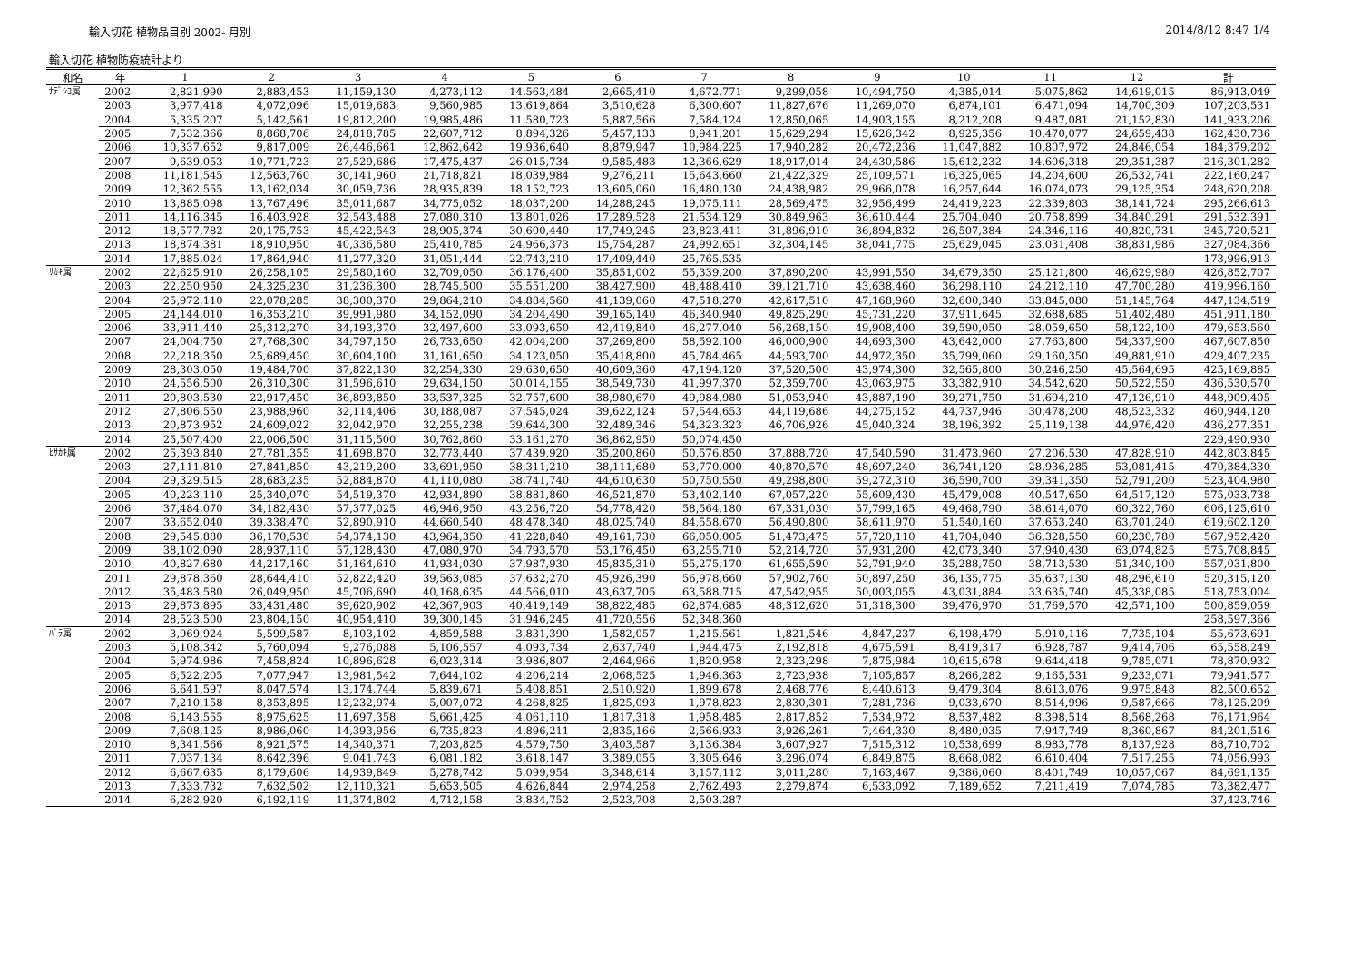輸入切花 植物品目別 2002- 月別 2014/8/12 8:47 1/4
輸入切花 植物防疫統計より
| 和名 | 年 | 1 | 2 | 3 | 4 | 5 | 6 | 7 | 8 | 9 | 10 | 11 | 12 | 計 |
| --- | --- | --- | --- | --- | --- | --- | --- | --- | --- | --- | --- | --- | --- | --- |
| ﾅﾃﾞｼｺ属 | 2002 | 2,821,990 | 2,883,453 | 11,159,130 | 4,273,112 | 14,563,484 | 2,665,410 | 4,672,771 | 9,299,058 | 10,494,750 | 4,385,014 | 5,075,862 | 14,619,015 | 86,913,049 |
| | 2003 | 3,977,418 | 4,072,096 | 15,019,683 | 9,560,985 | 13,619,864 | 3,510,628 | 6,300,607 | 11,827,676 | 11,269,070 | 6,874,101 | 6,471,094 | 14,700,309 | 107,203,531 |
| | 2004 | 5,335,207 | 5,142,561 | 19,812,200 | 19,985,486 | 11,580,723 | 5,887,566 | 7,584,124 | 12,850,065 | 14,903,155 | 8,212,208 | 9,487,081 | 21,152,830 | 141,933,206 |
| | 2005 | 7,532,366 | 8,868,706 | 24,818,785 | 22,607,712 | 8,894,326 | 5,457,133 | 8,941,201 | 15,629,294 | 15,626,342 | 8,925,356 | 10,470,077 | 24,659,438 | 162,430,736 |
| | 2006 | 10,337,652 | 9,817,009 | 26,446,661 | 12,862,642 | 19,936,640 | 8,879,947 | 10,984,225 | 17,940,282 | 20,472,236 | 11,047,882 | 10,807,972 | 24,846,054 | 184,379,202 |
| | 2007 | 9,639,053 | 10,771,723 | 27,529,686 | 17,475,437 | 26,015,734 | 9,585,483 | 12,366,629 | 18,917,014 | 24,430,586 | 15,612,232 | 14,606,318 | 29,351,387 | 216,301,282 |
| | 2008 | 11,181,545 | 12,563,760 | 30,141,960 | 21,718,821 | 18,039,984 | 9,276,211 | 15,643,660 | 21,422,329 | 25,109,571 | 16,325,065 | 14,204,600 | 26,532,741 | 222,160,247 |
| | 2009 | 12,362,555 | 13,162,034 | 30,059,736 | 28,935,839 | 18,152,723 | 13,605,060 | 16,480,130 | 24,438,982 | 29,966,078 | 16,257,644 | 16,074,073 | 29,125,354 | 248,620,208 |
| | 2010 | 13,885,098 | 13,767,496 | 35,011,687 | 34,775,052 | 18,037,200 | 14,288,245 | 19,075,111 | 28,569,475 | 32,956,499 | 24,419,223 | 22,339,803 | 38,141,724 | 295,266,613 |
| | 2011 | 14,116,345 | 16,403,928 | 32,543,488 | 27,080,310 | 13,801,026 | 17,289,528 | 21,534,129 | 30,849,963 | 36,610,444 | 25,704,040 | 20,758,899 | 34,840,291 | 291,532,391 |
| | 2012 | 18,577,782 | 20,175,753 | 45,422,543 | 28,905,374 | 30,600,440 | 17,749,245 | 23,823,411 | 31,896,910 | 36,894,832 | 26,507,384 | 24,346,116 | 40,820,731 | 345,720,521 |
| | 2013 | 18,874,381 | 18,910,950 | 40,336,580 | 25,410,785 | 24,966,373 | 15,754,287 | 24,992,651 | 32,304,145 | 38,041,775 | 25,629,045 | 23,031,408 | 38,831,986 | 327,084,366 |
| | 2014 | 17,885,024 | 17,864,940 | 41,277,320 | 31,051,444 | 22,743,210 | 17,409,440 | 25,765,535 | | | | | | 173,996,913 |
| ｻｶｷ属 | 2002 | 22,625,910 | 26,258,105 | 29,580,160 | 32,709,050 | 36,176,400 | 35,851,002 | 55,339,200 | 37,890,200 | 43,991,550 | 34,679,350 | 25,121,800 | 46,629,980 | 426,852,707 |
| | 2003 | 22,250,950 | 24,325,230 | 31,236,300 | 28,745,500 | 35,551,200 | 38,427,900 | 48,488,410 | 39,121,710 | 43,638,460 | 36,298,110 | 24,212,110 | 47,700,280 | 419,996,160 |
| | 2004 | 25,972,110 | 22,078,285 | 38,300,370 | 29,864,210 | 34,884,560 | 41,139,060 | 47,518,270 | 42,617,510 | 47,168,960 | 32,600,340 | 33,845,080 | 51,145,764 | 447,134,519 |
| | 2005 | 24,144,010 | 16,353,210 | 39,991,980 | 34,152,090 | 34,204,490 | 39,165,140 | 46,340,940 | 49,825,290 | 45,731,220 | 37,911,645 | 32,688,685 | 51,402,480 | 451,911,180 |
| | 2006 | 33,911,440 | 25,312,270 | 34,193,370 | 32,497,600 | 33,093,650 | 42,419,840 | 46,277,040 | 56,268,150 | 49,908,400 | 39,590,050 | 28,059,650 | 58,122,100 | 479,653,560 |
| | 2007 | 24,004,750 | 27,768,300 | 34,797,150 | 26,733,650 | 42,004,200 | 37,269,800 | 58,592,100 | 46,000,900 | 44,693,300 | 43,642,000 | 27,763,800 | 54,337,900 | 467,607,850 |
| | 2008 | 22,218,350 | 25,689,450 | 30,604,100 | 31,161,650 | 34,123,050 | 35,418,800 | 45,784,465 | 44,593,700 | 44,972,350 | 35,799,060 | 29,160,350 | 49,881,910 | 429,407,235 |
| | 2009 | 28,303,050 | 19,484,700 | 37,822,130 | 32,254,330 | 29,630,650 | 40,609,360 | 47,194,120 | 37,520,500 | 43,974,300 | 32,565,800 | 30,246,250 | 45,564,695 | 425,169,885 |
| | 2010 | 24,556,500 | 26,310,300 | 31,596,610 | 29,634,150 | 30,014,155 | 38,549,730 | 41,997,370 | 52,359,700 | 43,063,975 | 33,382,910 | 34,542,620 | 50,522,550 | 436,530,570 |
| | 2011 | 20,803,530 | 22,917,450 | 36,893,850 | 33,537,325 | 32,757,600 | 38,980,670 | 49,984,980 | 51,053,940 | 43,887,190 | 39,271,750 | 31,694,210 | 47,126,910 | 448,909,405 |
| | 2012 | 27,806,550 | 23,988,960 | 32,114,406 | 30,188,087 | 37,545,024 | 39,622,124 | 57,544,653 | 44,119,686 | 44,275,152 | 44,737,946 | 30,478,200 | 48,523,332 | 460,944,120 |
| | 2013 | 20,873,952 | 24,609,022 | 32,042,970 | 32,255,238 | 39,644,300 | 32,489,346 | 54,323,323 | 46,706,926 | 45,040,324 | 38,196,392 | 25,119,138 | 44,976,420 | 436,277,351 |
| | 2014 | 25,507,400 | 22,006,500 | 31,115,500 | 30,762,860 | 33,161,270 | 36,862,950 | 50,074,450 | | | | | | 229,490,930 |
| ﾋｻｶｷ属 | 2002 | 25,393,840 | 27,781,355 | 41,698,870 | 32,773,440 | 37,439,920 | 35,200,860 | 50,576,850 | 37,888,720 | 47,540,590 | 31,473,960 | 27,206,530 | 47,828,910 | 442,803,845 |
| | 2003 | 27,111,810 | 27,841,850 | 43,219,200 | 33,691,950 | 38,311,210 | 38,111,680 | 53,770,000 | 40,870,570 | 48,697,240 | 36,741,120 | 28,936,285 | 53,081,415 | 470,384,330 |
| | 2004 | 29,329,515 | 28,683,235 | 52,884,870 | 41,110,080 | 38,741,740 | 44,610,630 | 50,750,550 | 49,298,800 | 59,272,310 | 36,590,700 | 39,341,350 | 52,791,200 | 523,404,980 |
| | 2005 | 40,223,110 | 25,340,070 | 54,519,370 | 42,934,890 | 38,881,860 | 46,521,870 | 53,402,140 | 67,057,220 | 55,609,430 | 45,479,008 | 40,547,650 | 64,517,120 | 575,033,738 |
| | 2006 | 37,484,070 | 34,182,430 | 57,377,025 | 46,946,950 | 43,256,720 | 54,778,420 | 58,564,180 | 67,331,030 | 57,799,165 | 49,468,790 | 38,614,070 | 60,322,760 | 606,125,610 |
| | 2007 | 33,652,040 | 39,338,470 | 52,890,910 | 44,660,540 | 48,478,340 | 48,025,740 | 84,558,670 | 56,490,800 | 58,611,970 | 51,540,160 | 37,653,240 | 63,701,240 | 619,602,120 |
| | 2008 | 29,545,880 | 36,170,530 | 54,374,130 | 43,964,350 | 41,228,840 | 49,161,730 | 66,050,005 | 51,473,475 | 57,720,110 | 41,704,040 | 36,328,550 | 60,230,780 | 567,952,420 |
| | 2009 | 38,102,090 | 28,937,110 | 57,128,430 | 47,080,970 | 34,793,570 | 53,176,450 | 63,255,710 | 52,214,720 | 57,931,200 | 42,073,340 | 37,940,430 | 63,074,825 | 575,708,845 |
| | 2010 | 40,827,680 | 44,217,160 | 51,164,610 | 41,934,030 | 37,987,930 | 45,835,310 | 55,275,170 | 61,655,590 | 52,791,940 | 35,288,750 | 38,713,530 | 51,340,100 | 557,031,800 |
| | 2011 | 29,878,360 | 28,644,410 | 52,822,420 | 39,563,085 | 37,632,270 | 45,926,390 | 56,978,660 | 57,902,760 | 50,897,250 | 36,135,775 | 35,637,130 | 48,296,610 | 520,315,120 |
| | 2012 | 35,483,580 | 26,049,950 | 45,706,690 | 40,168,635 | 44,566,010 | 43,637,705 | 63,588,715 | 47,542,955 | 50,003,055 | 43,031,884 | 33,635,740 | 45,338,085 | 518,753,004 |
| | 2013 | 29,873,895 | 33,431,480 | 39,620,902 | 42,367,903 | 40,419,149 | 38,822,485 | 62,874,685 | 48,312,620 | 51,318,300 | 39,476,970 | 31,769,570 | 42,571,100 | 500,859,059 |
| | 2014 | 28,523,500 | 23,804,150 | 40,954,410 | 39,300,145 | 31,946,245 | 41,720,556 | 52,348,360 | | | | | | 258,597,366 |
| ﾊﾞﾗ属 | 2002 | 3,969,924 | 5,599,587 | 8,103,102 | 4,859,588 | 3,831,390 | 1,582,057 | 1,215,561 | 1,821,546 | 4,847,237 | 6,198,479 | 5,910,116 | 7,735,104 | 55,673,691 |
| | 2003 | 5,108,342 | 5,760,094 | 9,276,088 | 5,106,557 | 4,093,734 | 2,637,740 | 1,944,475 | 2,192,818 | 4,675,591 | 8,419,317 | 6,928,787 | 9,414,706 | 65,558,249 |
| | 2004 | 5,974,986 | 7,458,824 | 10,896,628 | 6,023,314 | 3,986,807 | 2,464,966 | 1,820,958 | 2,323,298 | 7,875,984 | 10,615,678 | 9,644,418 | 9,785,071 | 78,870,932 |
| | 2005 | 6,522,205 | 7,077,947 | 13,981,542 | 7,644,102 | 4,206,214 | 2,068,525 | 1,946,363 | 2,723,938 | 7,105,857 | 8,266,282 | 9,165,531 | 9,233,071 | 79,941,577 |
| | 2006 | 6,641,597 | 8,047,574 | 13,174,744 | 5,839,671 | 5,408,851 | 2,510,920 | 1,899,678 | 2,468,776 | 8,440,613 | 9,479,304 | 8,613,076 | 9,975,848 | 82,500,652 |
| | 2007 | 7,210,158 | 8,353,895 | 12,232,974 | 5,007,072 | 4,268,825 | 1,825,093 | 1,978,823 | 2,830,301 | 7,281,736 | 9,033,670 | 8,514,996 | 9,587,666 | 78,125,209 |
| | 2008 | 6,143,555 | 8,975,625 | 11,697,358 | 5,661,425 | 4,061,110 | 1,817,318 | 1,958,485 | 2,817,852 | 7,534,972 | 8,537,482 | 8,398,514 | 8,568,268 | 76,171,964 |
| | 2009 | 7,608,125 | 8,986,060 | 14,393,956 | 6,735,823 | 4,896,211 | 2,835,166 | 2,566,933 | 3,926,261 | 7,464,330 | 8,480,035 | 7,947,749 | 8,360,867 | 84,201,516 |
| | 2010 | 8,341,566 | 8,921,575 | 14,340,371 | 7,203,825 | 4,579,750 | 3,403,587 | 3,136,384 | 3,607,927 | 7,515,312 | 10,538,699 | 8,983,778 | 8,137,928 | 88,710,702 |
| | 2011 | 7,037,134 | 8,642,396 | 9,041,743 | 6,081,182 | 3,618,147 | 3,389,055 | 3,305,646 | 3,296,074 | 6,849,875 | 8,668,082 | 6,610,404 | 7,517,255 | 74,056,993 |
| | 2012 | 6,667,635 | 8,179,606 | 14,939,849 | 5,278,742 | 5,099,954 | 3,348,614 | 3,157,112 | 3,011,280 | 7,163,467 | 9,386,060 | 8,401,749 | 10,057,067 | 84,691,135 |
| | 2013 | 7,333,732 | 7,632,502 | 12,110,321 | 5,653,505 | 4,626,844 | 2,974,258 | 2,762,493 | 2,279,874 | 6,533,092 | 7,189,652 | 7,211,419 | 7,074,785 | 73,382,477 |
| | 2014 | 6,282,920 | 6,192,119 | 11,374,802 | 4,712,158 | 3,834,752 | 2,523,708 | 2,503,287 | | | | | | 37,423,746 |